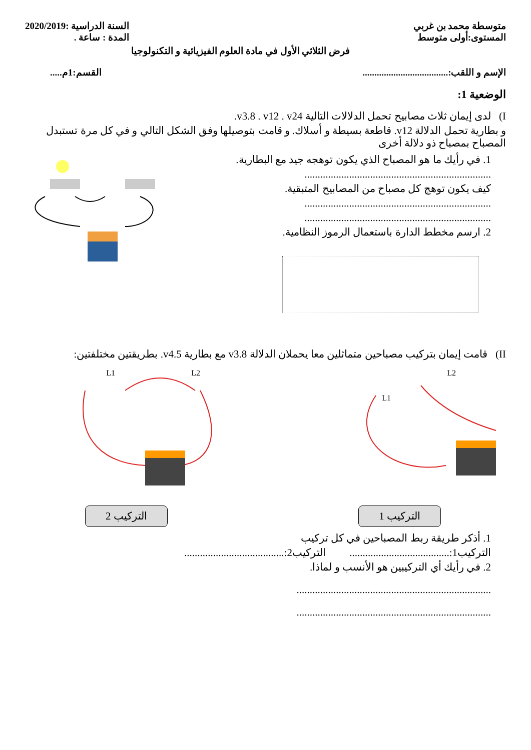متوسطة محمد بن غربي
المستوى:أولى متوسط
السنة الدراسية :2020/2019
المدة : ساعة .
فرض الثلاثي الأول في مادة العلوم الفيزيائية و التكنولوجيا
الإسم و اللقب:....................................
القسم:1م.....
الوضعية 1:
I) لدى إيمان ثلاث مصابيح تحمل الدلالات التالية v3.8 . v12 . v24.
و بطارية تحمل الدلالة v12. قاطعة بسيطة و أسلاك. و قامت بتوصيلها وفق الشكل التالي و في كل مرة تستبدل المصباح بمصباح ذو دلالة أخرى
1. في رأيك ما هو المصباح الذي يكون توهجه جيد مع البطارية.
.......................................................................
كيف يكون توهج كل مصباح من المصابيح المتبقية.
.......................................................................
.......................................................................
2. ارسم مخطط الدارة باستعمال الرموز النظامية.
II) قامت إيمان بتركيب مصباحين متماثلين معا يحملان الدلالة v3.8 مع بطارية v4.5. بطريقتين مختلفتين:
L1
L2
L1
L2
التركيب 1 التركيب 2
1. أذكر طريقة ربط المصباحين في كل تركيب
التركيب1:...................................... التركيب2:......................................
2. في رأيك أي التركيبين هو الأنسب و لماذا.
..........................................................................
..........................................................................